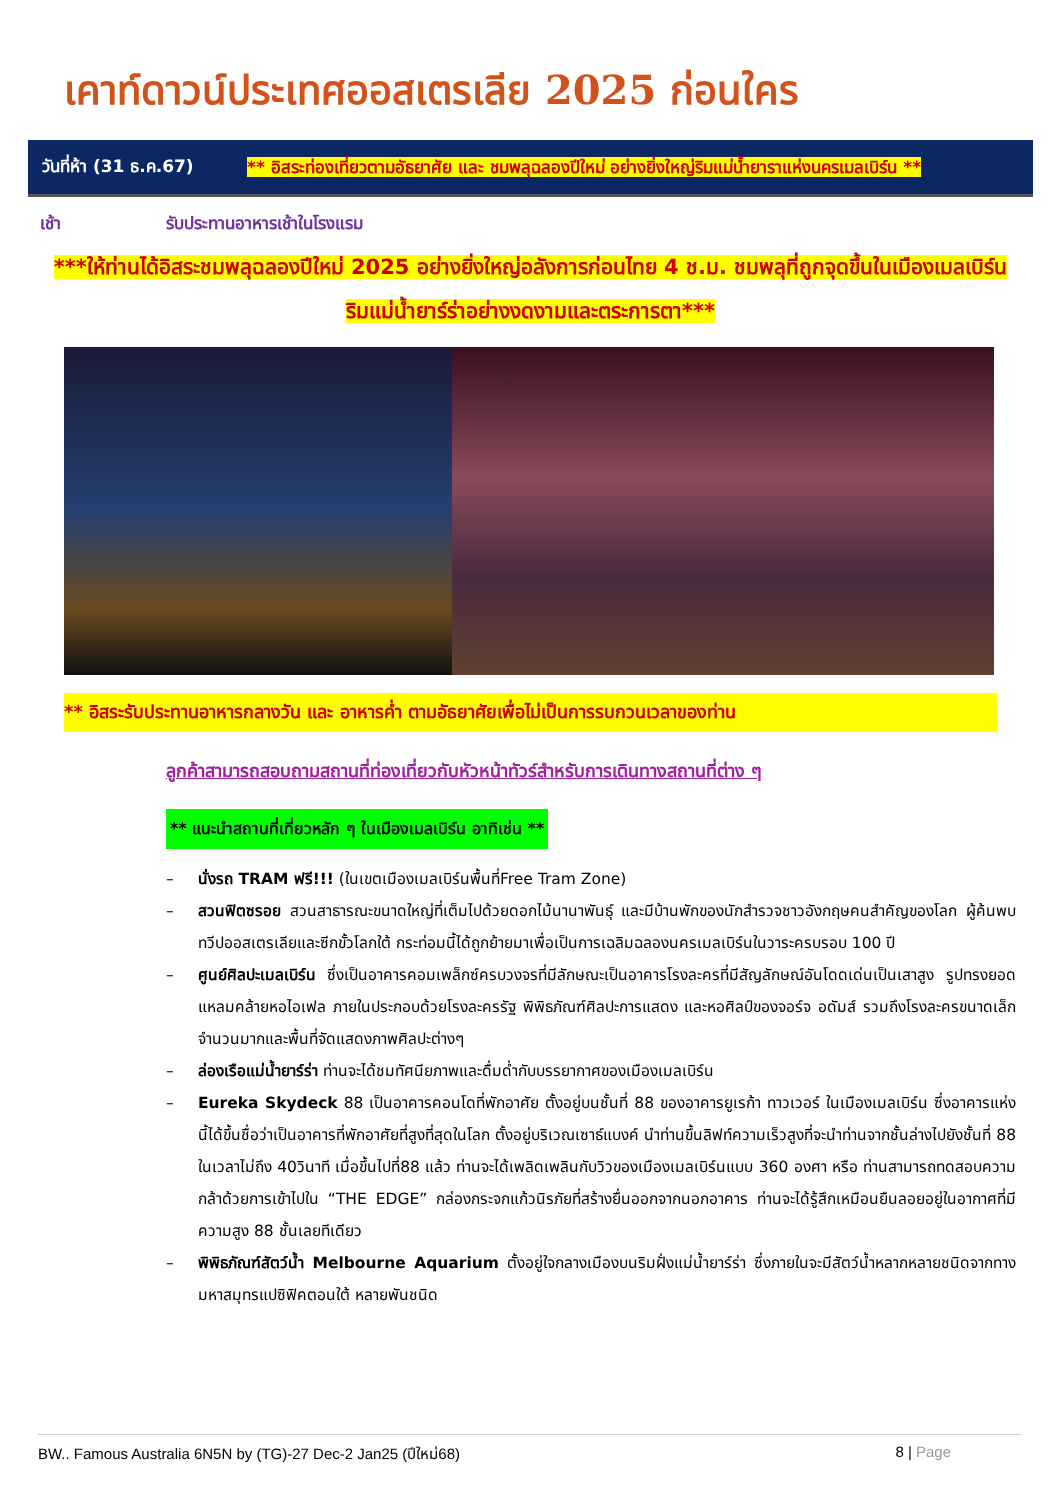เคาท์ดาวน์ประเทศออสเตรเลีย 2025 ก่อนใคร
วันที่ห้า (31 ธ.ค.67)
** อิสระท่องเที่ยวตามอัธยาศัย และ ชมพลุฉลองปีใหม่ อย่างยิ่งใหญ่ริมแม่น้ำยาราแห่งนครเมลเบิร์น **
เช้า รับประทานอาหารเช้าในโรงแรม
***ให้ท่านได้อิสระชมพลุฉลองปีใหม่ 2025 อย่างยิ่งใหญ่อลังการก่อนไทย 4 ช.ม. ชมพลุที่ถูกจุดขึ้นในเมืองเมลเบิร์น ริมแม่น้ำยาร์ร่าอย่างงดงามและตระการตา***
** อิสระรับประทานอาหารกลางวัน และ อาหารค่ำ ตามอัธยาศัยเพื่อไม่เป็นการรบกวนเวลาของท่าน
ลูกค้าสามารถสอบถามสถานที่ท่องเที่ยวกับหัวหน้าทัวร์สำหรับการเดินทางสถานที่ต่าง ๆ
** แนะนำสถานที่เที่ยวหลัก ๆ ในเมืองเมลเบิร์น อาทิเช่น **
– นั่งรถ TRAM ฟรี!!! (ในเขตเมืองเมลเบิร์นพื้นที่Free Tram Zone)
– สวนฟิตซรอย สวนสาธารณะขนาดใหญ่ที่เต็มไปด้วยดอกไม้นานาพันธุ์ และมีบ้านพักของนักสำรวจชาวอังกฤษคนสำคัญของโลก ผู้ค้นพบทวีปออสเตรเลียและซีกขั้วโลกใต้ กระท่อมนี้ได้ถูกย้ายมาเพื่อเป็นการเฉลิมฉลองนครเมลเบิร์นในวาระครบรอบ 100 ปี
– ศูนย์ศิลปะเมลเบิร์น ซึ่งเป็นอาคารคอมเพล็กซ์ครบวงจรที่มีลักษณะเป็นอาคารโรงละครที่มีสัญลักษณ์อันโดดเด่นเป็นเสาสูง รูปทรงยอดแหลมคล้ายหอไอเฟล ภายในประกอบด้วยโรงละครรัฐ พิพิธภัณฑ์ศิลปะการแสดง และหอศิลป์ของจอร์จ อดัมส์ รวมถึงโรงละครขนาดเล็กจำนวนมากและพื้นที่จัดแสดงภาพศิลปะต่างๆ
– ล่องเรือแม่น้ำยาร์ร่า ท่านจะได้ชมทัศนียภาพและดื่มด่ำกับบรรยากาศของเมืองเมลเบิร์น
– Eureka Skydeck 88 เป็นอาคารคอนโดที่พักอาศัย ตั้งอยู่บนชั้นที่ 88 ของอาคารยูเรก้า ทาวเวอร์ ในเมืองเมลเบิร์น ซึ่งอาคารแห่งนี้ได้ขึ้นชื่อว่าเป็นอาคารที่พักอาศัยที่สูงที่สุดในโลก ตั้งอยู่บริเวณเซาธ์แบงค์ นำท่านขึ้นลิฟท์ความเร็วสูงที่จะนำท่านจากชั้นล่างไปยังชั้นที่ 88 ในเวลาไม่ถึง 40วินาที เมื่อขึ้นไปที่88 แล้ว ท่านจะได้เพลิดเพลินกับวิวของเมืองเมลเบิร์นแบบ 360 องศา หรือ ท่านสามารถทดสอบความกล้าด้วยการเข้าไปใน “THE EDGE” กล่องกระจกแก้วนิรภัยที่สร้างยื่นออกจากนอกอาคาร ท่านจะได้รู้สึกเหมือนยืนลอยอยู่ในอากาศที่มีความสูง 88 ชั้นเลยทีเดียว
– พิพิธภัณฑ์สัตว์น้ำ Melbourne Aquarium ตั้งอยู่ใจกลางเมืองบนริมฝั่งแม่น้ำยาร์ร่า ซึ่งภายในจะมีสัตว์น้ำหลากหลายชนิดจากทางมหาสมุทรแปซิฟิคตอนใต้ หลายพันชนิด
BW.. Famous Australia 6N5N by (TG)-27 Dec-2 Jan25 (ปีใหม่68) 8 | Page